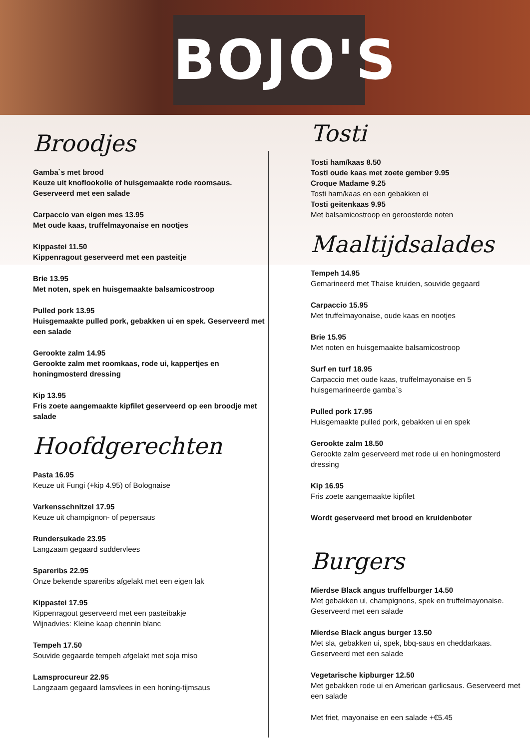BOJO'S
Broodjes
Gamba`s met brood
Keuze uit knoflookolie of huisgemaakte rode roomsaus. Geserveerd met een salade
Carpaccio van eigen mes 13.95
Met oude kaas, truffelmayonaise en nootjes
Kippastei 11.50
Kippenragout geserveerd met een pasteitje
Brie 13.95
Met noten, spek en huisgemaakte balsamicostroop
Pulled pork 13.95
Huisgemaakte pulled pork, gebakken ui en spek. Geserveerd met een salade
Gerookte zalm 14.95
Gerookte zalm met roomkaas, rode ui, kappertjes en honingmosterd dressing
Kip 13.95
Fris zoete aangemaakte kipfilet geserveerd op een broodje met salade
Hoofdgerechten
Pasta 16.95
Keuze uit Fungi (+kip 4.95) of Bolognaise
Varkensschnitzel 17.95
Keuze uit champignon- of pepersaus
Rundersukade 23.95
Langzaam gegaard suddervlees
Spareribs 22.95
Onze bekende spareribs afgelakt met een eigen lak
Kippastei 17.95
Kippenragout geserveerd met een pasteibakje
Wijnadvies: Kleine kaap chennin blanc
Tempeh 17.50
Souvide gegaarde tempeh afgelakt met soja miso
Lamsprocureur 22.95
Langzaam gegaard lamsvlees in een honing-tijmsaus
Tosti
Tosti ham/kaas 8.50
Tosti oude kaas met zoete gember 9.95
Croque Madame 9.25
Tosti ham/kaas en een gebakken ei
Tosti geitenkaas 9.95
Met balsamicostroop en geroosterde noten
Maaltijdsalades
Tempeh 14.95
Gemarineerd met Thaise kruiden, souvide gegaard
Carpaccio 15.95
Met truffelmayonaise, oude kaas en nootjes
Brie 15.95
Met noten en huisgemaakte balsamicostroop
Surf en turf 18.95
Carpaccio met oude kaas, truffelmayonaise en 5 huisgemarineerde gamba`s
Pulled pork 17.95
Huisgemaakte pulled pork, gebakken ui en spek
Gerookte zalm 18.50
Gerookte zalm geserveerd met rode ui en honingmosterd dressing
Kip 16.95
Fris zoete aangemaakte kipfilet
Wordt geserveerd met brood en kruidenboter
Burgers
Mierdse Black angus truffelburger 14.50
Met gebakken ui, champignons, spek en truffelmayonaise. Geserveerd met een salade
Mierdse Black angus burger 13.50
Met sla, gebakken ui, spek, bbq-saus en cheddarkaas. Geserveerd met een salade
Vegetarische kipburger 12.50
Met gebakken rode ui en American garlicsaus. Geserveerd met een salade
Met friet, mayonaise en een salade +€5.45